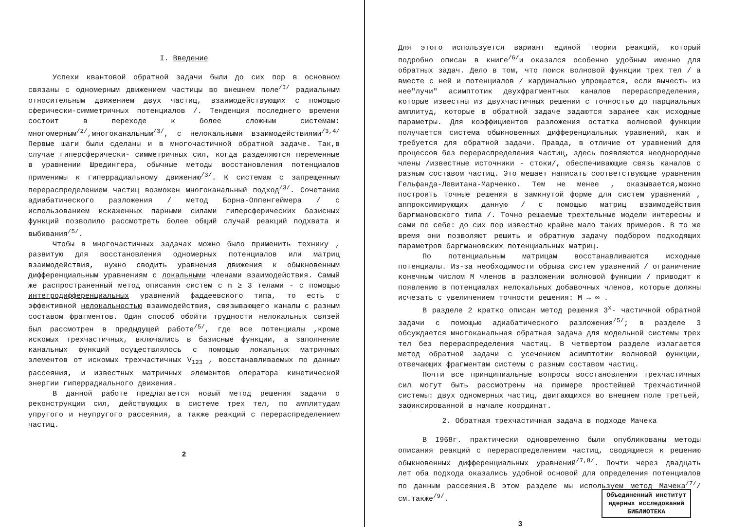I. Введение
Успехи квантовой обратной задачи были до сих пор в основном связаны с одномерным движением частицы во внешнем поле<sup>/I/</sup> радиальным относительным движением двух частиц, взаимодействующих с помощью сферически-симметричных потенциалов /. Тенденция последнего времени состоит в переходе к более сложным системам: многомерным<sup>/2/</sup>,многоканальным<sup>/3/</sup>, с нелокальными взаимодействиями<sup>/3,4/</sup> Первые шаги были сделаны и в многочастичной обратной задаче. Так,в случае гиперсферически- симметричных сил, когда разделяются переменные в уравнении Шредингера, обычные методы восстановления потенциалов применимы к гиперрадиальному движению<sup>/3/</sup>. К системам с запрещенным перераспределением частиц возможен многоканальный подход<sup>/3/</sup>. Сочетание адиабатического разложения / метод Борна-Оппенгеймера / с использованием искаженных парными силами гиперсферических базисных функций позволило рассмотреть более общий случай реакций подхвата и выбивания<sup>/5/</sup>.
Чтобы в многочастичных задачах можно было применить технику , развитую для восстановления одномерных потенциалов или матриц взаимодействия, нужно сводить уравнения движения к обыкновенным дифференциальным уравнениям с локальными членами взаимодействия. Самый же распространенный метод описания систем с n ≥ 3 телами - с помощью интегродифференциальных уравнений фаддеевского типа, то есть с эффективной нелокальностью взаимодействия, связывающего каналы с разным составом фрагментов. Один способ обойти трудности нелокальных связей был рассмотрен в предыдущей работе<sup>/5/</sup>, где все потенциалы ,кроме искомых трехчастичных, включались в базисные функции, а заполнение канальных функций осуществлялось с помощью локальных матричных элементов от искомых трехчастичных V<sub>123</sub> , восстанавливаемых по данным рассеяния, и известных матричных элементов оператора кинетической энергии гиперрадиального движения.
В данной работе предлагается новый метод решения задачи о реконструкции сил, действующих в системе трех тел, по амплитудам упругого и неупругого рассеяния, а также реакций с перераспределением частиц.
2
Для этого используется вариант единой теории реакций, который подробно описан в книге<sup>/6/</sup>и оказался особенно удобным именно для обратных задач. Дело в том, что поиск волновой функции трех тел / а вместе с ней и потенциалов / кардинально упрощается, если вычесть из нее"лучи" асимптотик двухфрагментных каналов перераспределения, которые известны из двухчастичных решений с точностью до парциальных амплитуд, которые в обратной задаче задаются заранее как исходные параметры. Для коэффициентов разложения остатка волновой функции получается система обыкновенных дифференциальных уравнений, как и требуется для обратной задачи. Правда, в отличие от уравнений для процессов без перераспределения частиц, здесь появляются неоднородные члены /известные источники - стоки/, обеспечивающие связь каналов с разным составом частиц. Это мешает написать соответствующие уравнения Гельфанда-Левитана-Марченко. Тем не менее , оказывается,можно построить точные решения в замкнутой форме для систем уравнений , аппроксимирующих данную / с помощью матриц взаимодействия баргмановского типа /. Точно решаемые трехтельные модели интересны и сами по себе: до сих пор известно крайне мало таких примеров. В то же время они позволяют решить и обратную задачу подбором подходящих параметров баргмановских потенциальных матриц.
По потенциальным матрицам восстанавливаются исходные потенциалы. Из-за необходимости обрыва систем уравнений / ограничение конечным числом M членов в разложении волновой функции / приводит к появлению в потенциалах нелокальных добавочных членов, которые должны исчезать с увеличением точности решения: M → ∞ .
В разделе 2 кратко описан метод решения 3<sup>x</sup>- частичной обратной задачи с помощью адиабатического разложения<sup>/5/</sup>; в разделе 3 обсуждается многоканальная обратная задача для модельной системы трех тел без перераспределения частиц. В четвертом разделе излагается метод обратной задачи с усечением асимптотик волновой функции, отвечающих фрагментам системы с разным составом частиц.
Почти все принципиальные вопросы восстановления трехчастичных сил могут быть рассмотрены на примере простейшей трехчастичной системы: двух одномерных частиц, двигающихся во внешнем поле третьей, зафиксированной в начале координат.
2. Обратная трехчастичная задача в подходе Мачека
В I968г. практически одновременно были опубликованы методы описания реакций с перераспределением частиц, сводящиеся к решению обыкновенных дифференциальных уравнений<sup>/7,8/</sup>. Почти через двадцать лет оба подхода оказались удобной основой для определения потенциалов по данным рассеяния.В этом разделе мы используем метод Мачека<sup>/7/</sup>/см.также<sup>/9/</sup>.
3
Объединенный институт
ядерных исследований
БИБЛИОТЕКА